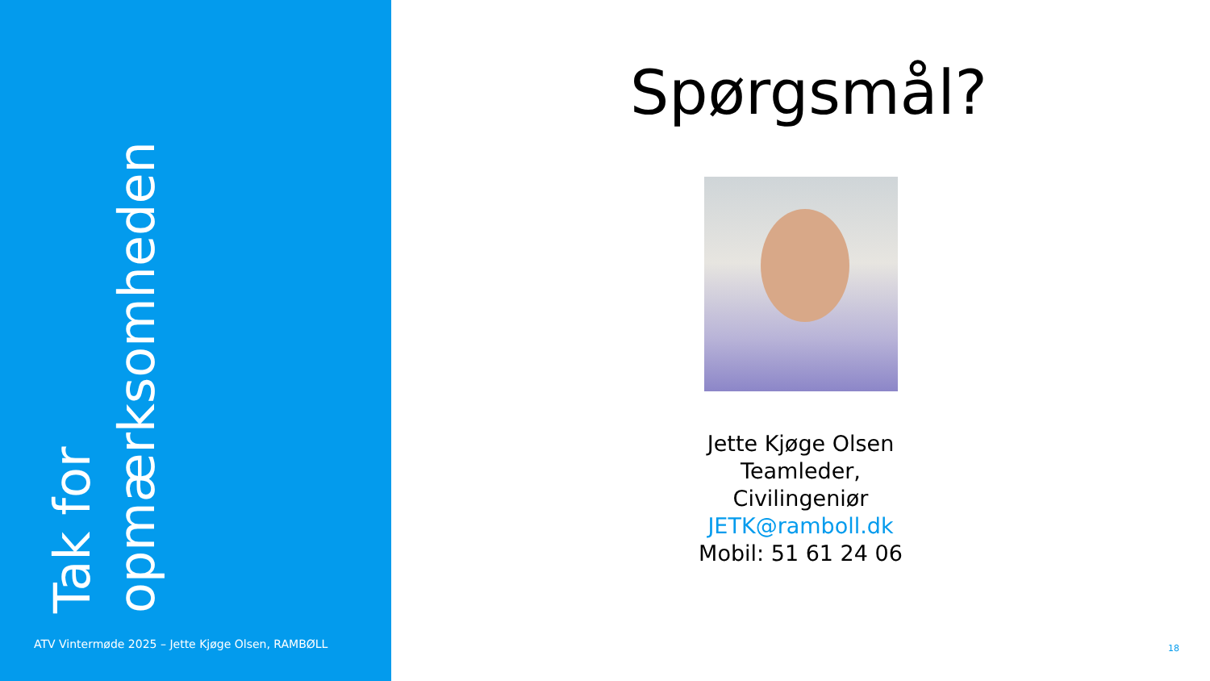Tak for opmærksomheden
ATV Vintermøde 2025 – Jette Kjøge Olsen, RAMBØLL
Spørgsmål?
Jette Kjøge Olsen
Teamleder,
Civilingeniør
JETK@ramboll.dk
Mobil: 51 61 24 06
18